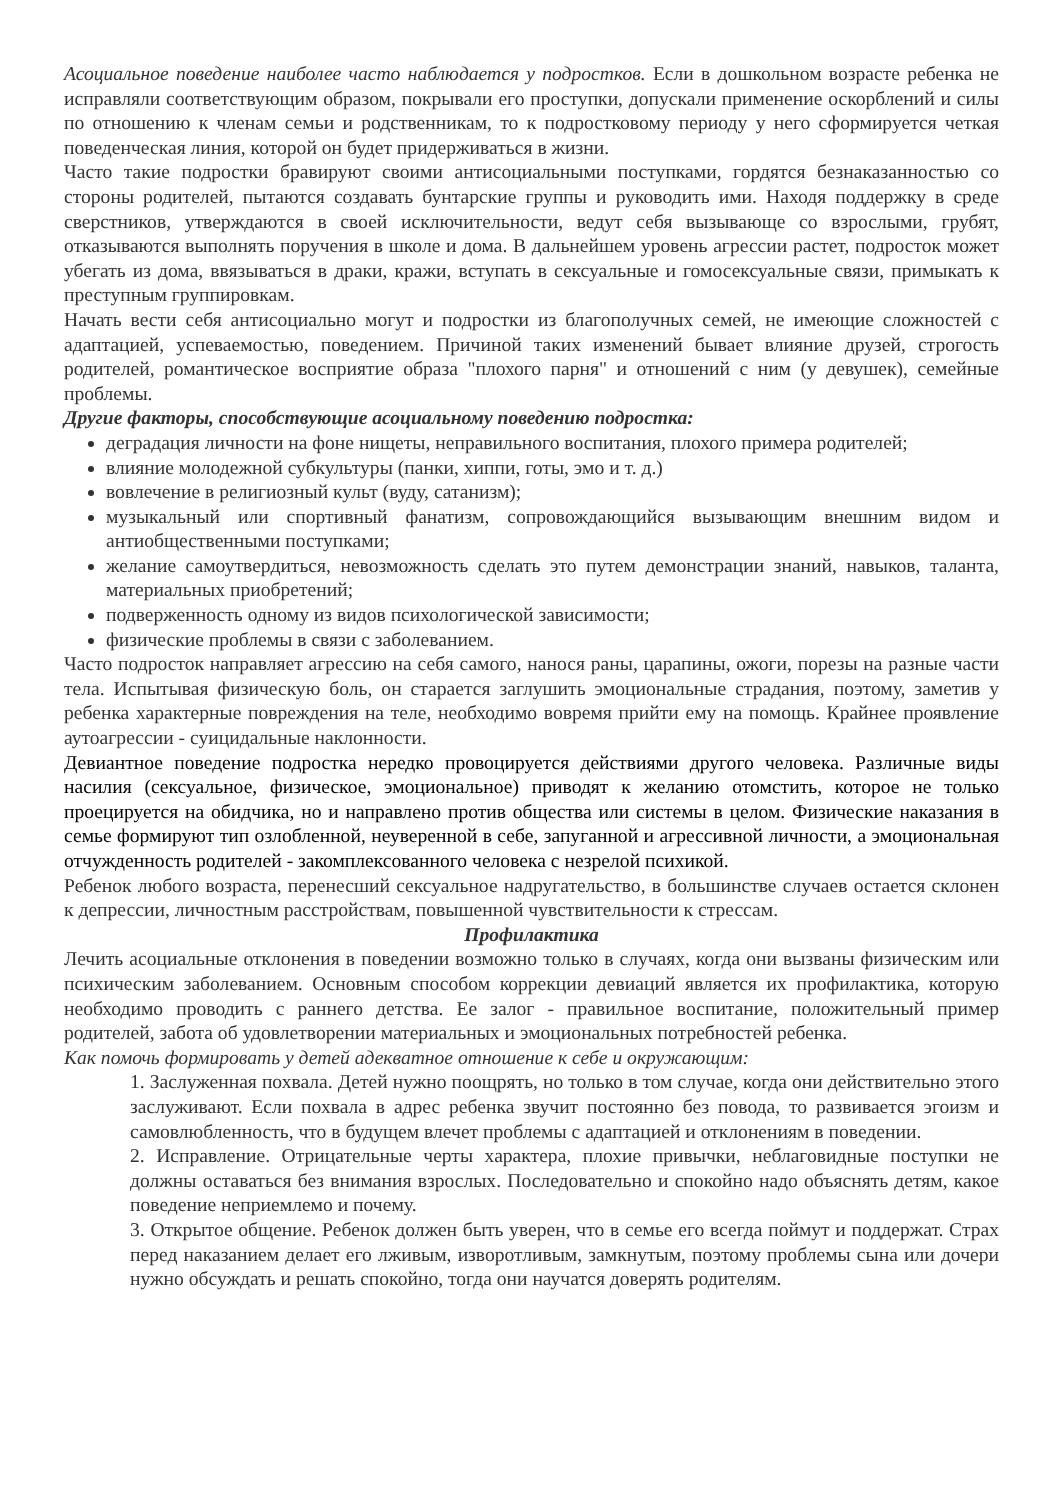Асоциальное поведение наиболее часто наблюдается у подростков. Если в дошкольном возрасте ребенка не исправляли соответствующим образом, покрывали его проступки, допускали применение оскорблений и силы по отношению к членам семьи и родственникам, то к подростковому периоду у него сформируется четкая поведенческая линия, которой он будет придерживаться в жизни.
Часто такие подростки бравируют своими антисоциальными поступками, гордятся безнаказанностью со стороны родителей, пытаются создавать бунтарские группы и руководить ими. Находя поддержку в среде сверстников, утверждаются в своей исключительности, ведут себя вызывающе со взрослыми, грубят, отказываются выполнять поручения в школе и дома. В дальнейшем уровень агрессии растет, подросток может убегать из дома, ввязываться в драки, кражи, вступать в сексуальные и гомосексуальные связи, примыкать к преступным группировкам.
Начать вести себя антисоциально могут и подростки из благополучных семей, не имеющие сложностей с адаптацией, успеваемостью, поведением. Причиной таких изменений бывает влияние друзей, строгость родителей, романтическое восприятие образа "плохого парня" и отношений с ним (у девушек), семейные проблемы.
Другие факторы, способствующие асоциальному поведению подростка:
деградация личности на фоне нищеты, неправильного воспитания, плохого примера родителей;
влияние молодежной субкультуры (панки, хиппи, готы, эмо и т. д.)
вовлечение в религиозный культ (вуду, сатанизм);
музыкальный или спортивный фанатизм, сопровождающийся вызывающим внешним видом и антиобщественными поступками;
желание самоутвердиться, невозможность сделать это путем демонстрации знаний, навыков, таланта, материальных приобретений;
подверженность одному из видов психологической зависимости;
физические проблемы в связи с заболеванием.
Часто подросток направляет агрессию на себя самого, нанося раны, царапины, ожоги, порезы на разные части тела. Испытывая физическую боль, он старается заглушить эмоциональные страдания, поэтому, заметив у ребенка характерные повреждения на теле, необходимо вовремя прийти ему на помощь. Крайнее проявление аутоагрессии - суицидальные наклонности.
Девиантное поведение подростка нередко провоцируется действиями другого человека. Различные виды насилия (сексуальное, физическое, эмоциональное) приводят к желанию отомстить, которое не только проецируется на обидчика, но и направлено против общества или системы в целом. Физические наказания в семье формируют тип озлобленной, неуверенной в себе, запуганной и агрессивной личности, а эмоциональная отчужденность родителей - закомплексованного человека с незрелой психикой.
Ребенок любого возраста, перенесший сексуальное надругательство, в большинстве случаев остается склонен к депрессии, личностным расстройствам, повышенной чувствительности к стрессам.
Профилактика
Лечить асоциальные отклонения в поведении возможно только в случаях, когда они вызваны физическим или психическим заболеванием. Основным способом коррекции девиаций является их профилактика, которую необходимо проводить с раннего детства. Ее залог - правильное воспитание, положительный пример родителей, забота об удовлетворении материальных и эмоциональных потребностей ребенка.
Как помочь формировать у детей адекватное отношение к себе и окружающим:
1. Заслуженная похвала. Детей нужно поощрять, но только в том случае, когда они действительно этого заслуживают. Если похвала в адрес ребенка звучит постоянно без повода, то развивается эгоизм и самовлюбленность, что в будущем влечет проблемы с адаптацией и отклонениям в поведении.
2. Исправление. Отрицательные черты характера, плохие привычки, неблаговидные поступки не должны оставаться без внимания взрослых. Последовательно и спокойно надо объяснять детям, какое поведение неприемлемо и почему.
3. Открытое общение. Ребенок должен быть уверен, что в семье его всегда поймут и поддержат. Страх перед наказанием делает его лживым, изворотливым, замкнутым, поэтому проблемы сына или дочери нужно обсуждать и решать спокойно, тогда они научатся доверять родителям.